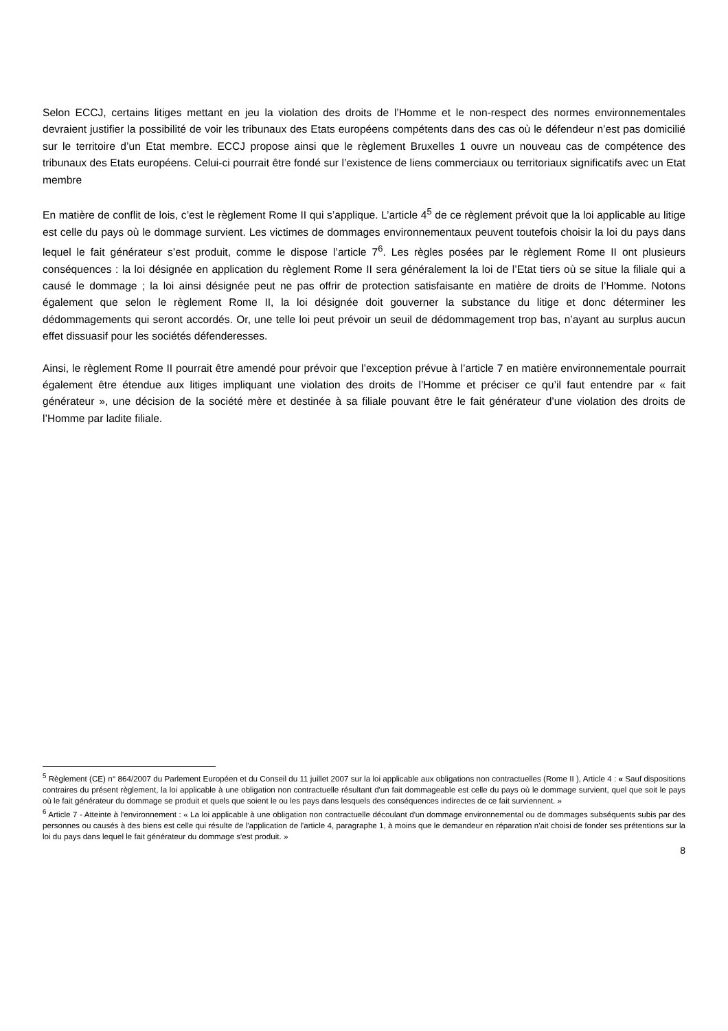Selon ECCJ, certains litiges mettant en jeu la violation des droits de l’Homme et le non-respect des normes environnementales devraient justifier la possibilité de voir les tribunaux des Etats européens compétents dans des cas où le défendeur n’est pas domicilié sur le territoire d’un Etat membre. ECCJ propose ainsi que le règlement Bruxelles 1 ouvre un nouveau cas de compétence des tribunaux des Etats européens. Celui-ci pourrait être fondé sur l’existence de liens commerciaux ou territoriaux significatifs avec un Etat membre
En matière de conflit de lois, c’est le règlement Rome II qui s’applique. L’article 4<sup>5</sup> de ce règlement prévoit que la loi applicable au litige est celle du pays où le dommage survient. Les victimes de dommages environnementaux peuvent toutefois choisir la loi du pays dans lequel le fait générateur s’est produit, comme le dispose l’article 7<sup>6</sup>. Les règles posées par le règlement Rome II ont plusieurs conséquences : la loi désignée en application du règlement Rome II sera généralement la loi de l’Etat tiers où se situe la filiale qui a causé le dommage ; la loi ainsi désignée peut ne pas offrir de protection satisfaisante en matière de droits de l’Homme. Notons également que selon le règlement Rome II, la loi désignée doit gouverner la substance du litige et donc déterminer les dédommagements qui seront accordés. Or, une telle loi peut prévoir un seuil de dédommagement trop bas, n’ayant au surplus aucun effet dissuasif pour les sociétés défenderesses.
Ainsi, le règlement Rome II pourrait être amendé pour prévoir que l’exception prévue à l’article 7 en matière environnementale pourrait également être étendue aux litiges impliquant une violation des droits de l’Homme et préciser ce qu’il faut entendre par « fait générateur », une décision de la société mère et destinée à sa filiale pouvant être le fait générateur d’une violation des droits de l’Homme par ladite filiale.
<sup>5</sup> Règlement (CE) n° 864/2007 du Parlement Européen et du Conseil du 11 juillet 2007 sur la loi applicable aux obligations non contractuelles (Rome II ), Article 4 : « Sauf dispositions contraires du présent règlement, la loi applicable à une obligation non contractuelle résultant d'un fait dommageable est celle du pays où le dommage survient, quel que soit le pays où le fait générateur du dommage se produit et quels que soient le ou les pays dans lesquels des conséquences indirectes de ce fait surviennent. »
<sup>6</sup> Article 7 - Atteinte à l'environnement : « La loi applicable à une obligation non contractuelle découlant d'un dommage environnemental ou de dommages subséquents subis par des personnes ou causés à des biens est celle qui résulte de l'application de l'article 4, paragraphe 1, à moins que le demandeur en réparation n'ait choisi de fonder ses prétentions sur la loi du pays dans lequel le fait générateur du dommage s'est produit. »
8